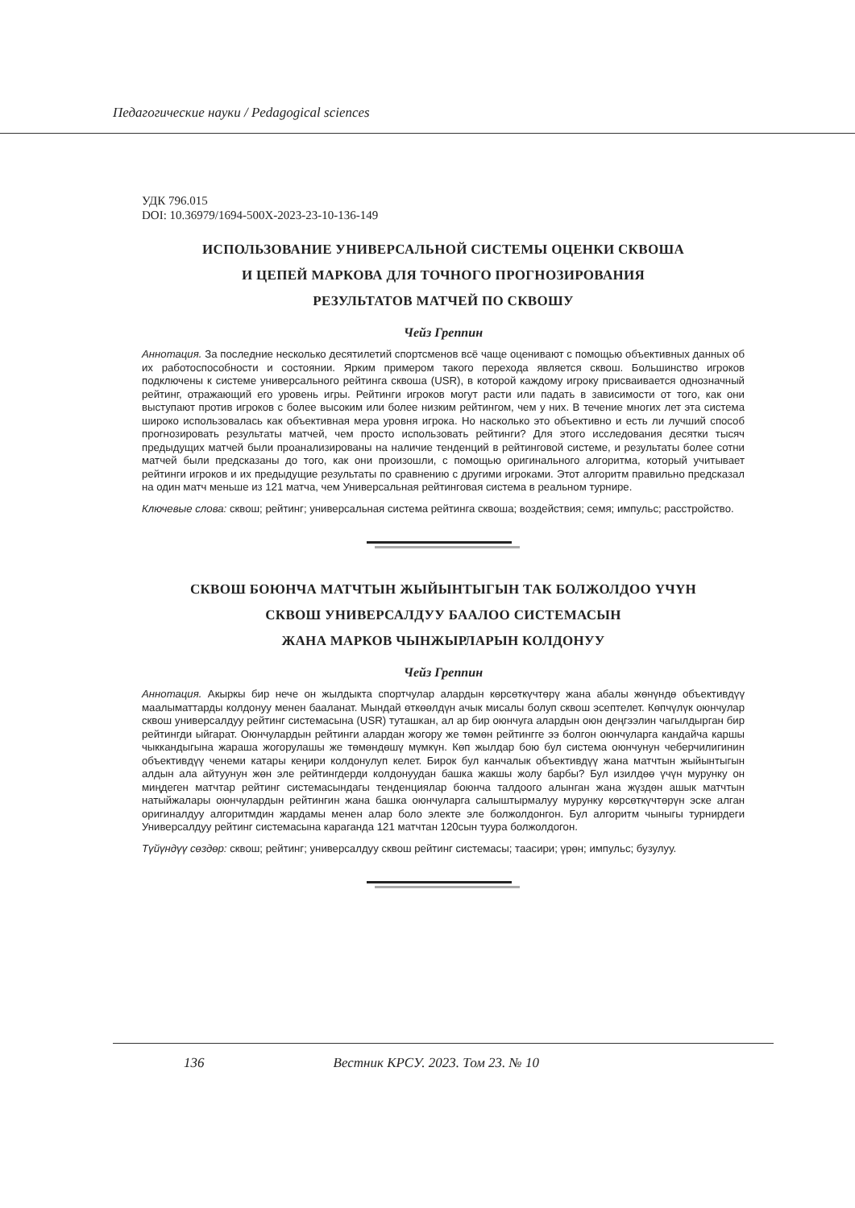Педагогические науки / Pedagogical sciences
УДК 796.015
DOI: 10.36979/1694-500X-2023-23-10-136-149
ИСПОЛЬЗОВАНИЕ УНИВЕРСАЛЬНОЙ СИСТЕМЫ ОЦЕНКИ СКВОША
И ЦЕПЕЙ МАРКОВА ДЛЯ ТОЧНОГО ПРОГНОЗИРОВАНИЯ
РЕЗУЛЬТАТОВ МАТЧЕЙ ПО СКВОШУ
Чейз Греппин
Аннотация. За последние несколько десятилетий спортсменов всё чаще оценивают с помощью объективных данных об их работоспособности и состоянии. Ярким примером такого перехода является сквош. Большинство игроков подключены к системе универсального рейтинга сквоша (USR), в которой каждому игроку присваивается однозначный рейтинг, отражающий его уровень игры. Рейтинги игроков могут расти или падать в зависимости от того, как они выступают против игроков с более высоким или более низким рейтингом, чем у них. В течение многих лет эта система широко использовалась как объективная мера уровня игрока. Но насколько это объективно и есть ли лучший способ прогнозировать результаты матчей, чем просто использовать рейтинги? Для этого исследования десятки тысяч предыдущих матчей были проанализированы на наличие тенденций в рейтинговой системе, и результаты более сотни матчей были предсказаны до того, как они произошли, с помощью оригинального алгоритма, который учитывает рейтинги игроков и их предыдущие результаты по сравнению с другими игроками. Этот алгоритм правильно предсказал на один матч меньше из 121 матча, чем Универсальная рейтинговая система в реальном турнире.
Ключевые слова: сквош; рейтинг; универсальная система рейтинга сквоша; воздействия; семя; импульс; расстройство.
СКВОШ БОЮНЧА МАТЧТЫН ЖЫЙЫНТЫГЫН ТАК БОЛЖОЛДОО ҮЧҮН
СКВОШ УНИВЕРСАЛДУУ БААЛОО СИСТЕМАСЫН
ЖАНА МАРКОВ ЧЫНЖЫРЛАРЫН КОЛДОНУУ
Чейз Греппин
Аннотация. Акыркы бир нече он жылдыкта спортчулар алардын көрсөткүчтөрү жана абалы жөнүндө объективдүү маалыматтарды колдонуу менен бааланат. Мындай өткөөлдүн ачык мисалы болуп сквош эсептелет. Көпчүлүк оюнчулар сквош универсалдуу рейтинг системасына (USR) туташкан, ал ар бир оюнчуга алардын оюн деңгээлин чагылдырган бир рейтингди ыйгарат. Оюнчулардын рейтинги алардан жогору же төмөн рейтингге ээ болгон оюнчуларга кандайча каршы чыккандыгына жараша жогорулашы же төмөндөшү мүмкүн. Көп жылдар бою бул система оюнчунун чеберчилигинин объективдүү ченеми катары кеңири колдонулуп келет. Бирок бул канчалык объективдүү жана матчтын жыйынтыгын алдын ала айтуунун жөн эле рейтингдерди колдонуудан башка жакшы жолу барбы? Бул изилдөө үчүн мурунку он миңдеген матчтар рейтинг системасындагы тенденциялар боюнча талдоого алынган жана жүздөн ашык матчтын натыйжалары оюнчулардын рейтингин жана башка оюнчуларга салыштырмалуу мурунку көрсөткүчтөрүн эске алган оригиналдуу алгоритмдин жардамы менен алар боло электе эле болжолдонгон. Бул алгоритм чыныгы турнирдеги Универсалдуу рейтинг системасына караганда 121 матчтан 120сын туура болжолдогон.
Түйүндүү сөздөр: сквош; рейтинг; универсалдуу сквош рейтинг системасы; таасири; үрөн; импульс; бузулуу.
136 Вестник КРСУ. 2023. Том 23. № 10